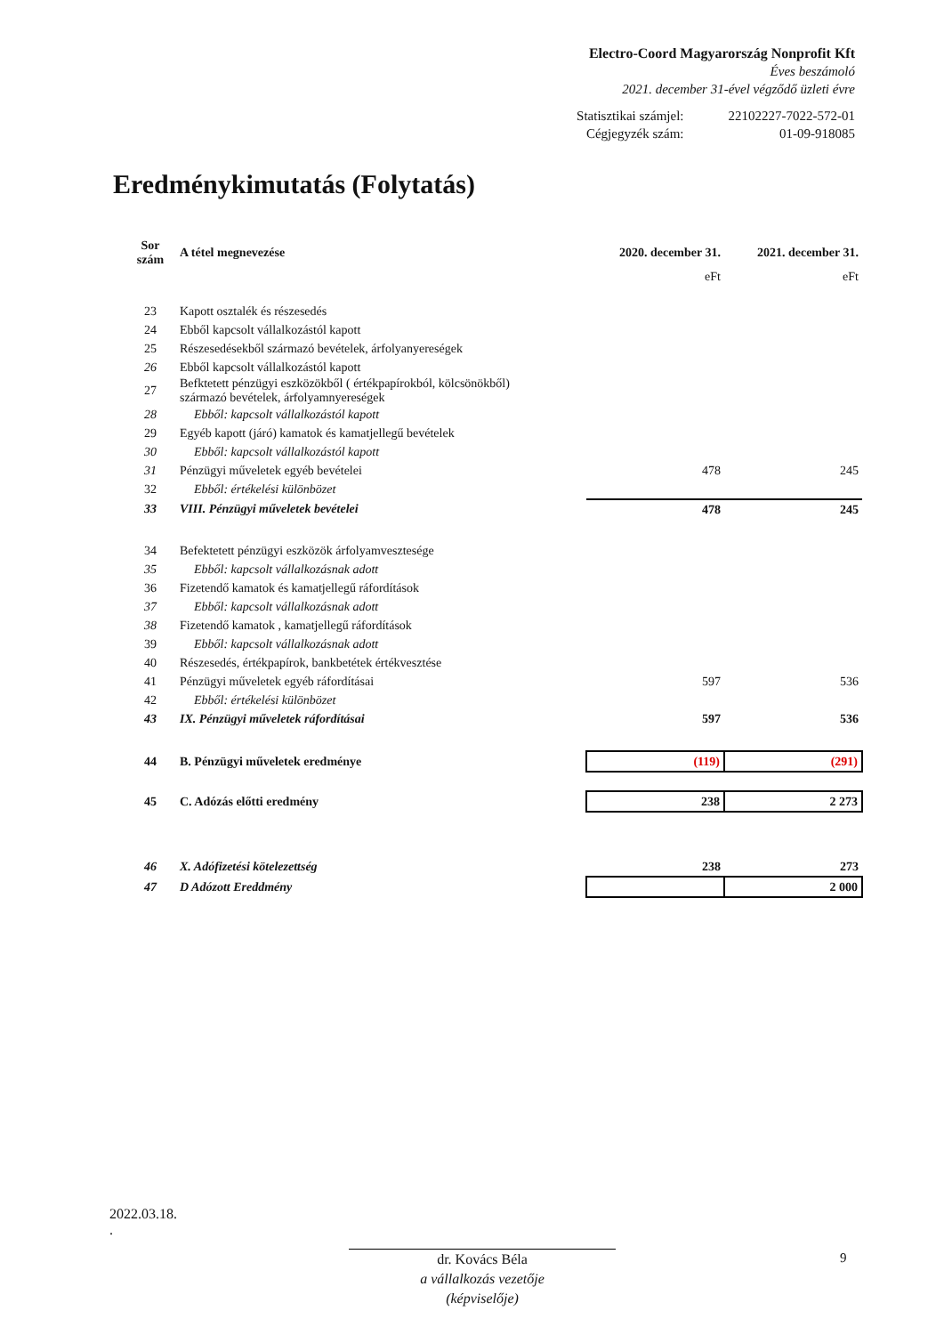Electro-Coord Magyarország Nonprofit Kft
Éves beszámoló
2021. december 31-ével végződő üzleti évre
| Statisztikai számjel: | 22102227-7022-572-01 |
| Cégjegyzék szám: | 01-09-918085 |
Eredménykimutatás (Folytatás)
| Sor szám | A tétel megnevezése | 2020. december 31. | 2021. december 31. |
| --- | --- | --- | --- |
| | | eFt | eFt |
| 23 | Kapott osztalék és részesedés | | |
| 24 | Ebből kapcsolt vállalkozástól kapott | | |
| 25 | Részesedésekből származó bevételek, árfolyanyereségek | | |
| 26 | Ebből kapcsolt vállalkozástól kapott | | |
| 27 | Befktetett pénzügyi eszközökből ( értékpapírokból, kölcsönökből) származó bevételek, árfolyamnyereségek | | |
| 28 | Ebből: kapcsolt vállalkozástól kapott | | |
| 29 | Egyéb kapott (járó) kamatok és kamatjellegű bevételek | | |
| 30 | Ebből: kapcsolt vállalkozástól kapott | | |
| 31 | Pénzügyi műveletek egyéb bevételei | 478 | 245 |
| 32 | Ebből: értékelési különbözet | | |
| 33 | VIII. Pénzügyi műveletek bevételei | 478 | 245 |
| 34 | Befektetett pénzügyi eszközök árfolyamvesztesége | | |
| 35 | Ebből: kapcsolt vállalkozásnak adott | | |
| 36 | Fizetendő kamatok és kamatjellegű ráfordítások | | |
| 37 | Ebből: kapcsolt vállalkozásnak adott | | |
| 38 | Fizetendő kamatok , kamatjellegű ráfordítások | | |
| 39 | Ebből: kapcsolt vállalkozásnak adott | | |
| 40 | Részesedés, értékpapírok, bankbetétek értékvesztése | | |
| 41 | Pénzügyi műveletek egyéb ráfordításai | 597 | 536 |
| 42 | Ebből: értékelési különbözet | | |
| 43 | IX. Pénzügyi műveletek ráfordításai | 597 | 536 |
| 44 | B. Pénzügyi műveletek eredménye | (119) | (291) |
| 45 | C. Adózás előtti eredmény | 238 | 2 273 |
| 46 | X. Adófizetési kötelezettség | 238 | 273 |
| 47 | D Adózott Ereddmény | | 2 000 |
2022.03.18.
.
dr. Kovács Béla
a vállalkozás vezetője
(képviselője)
9